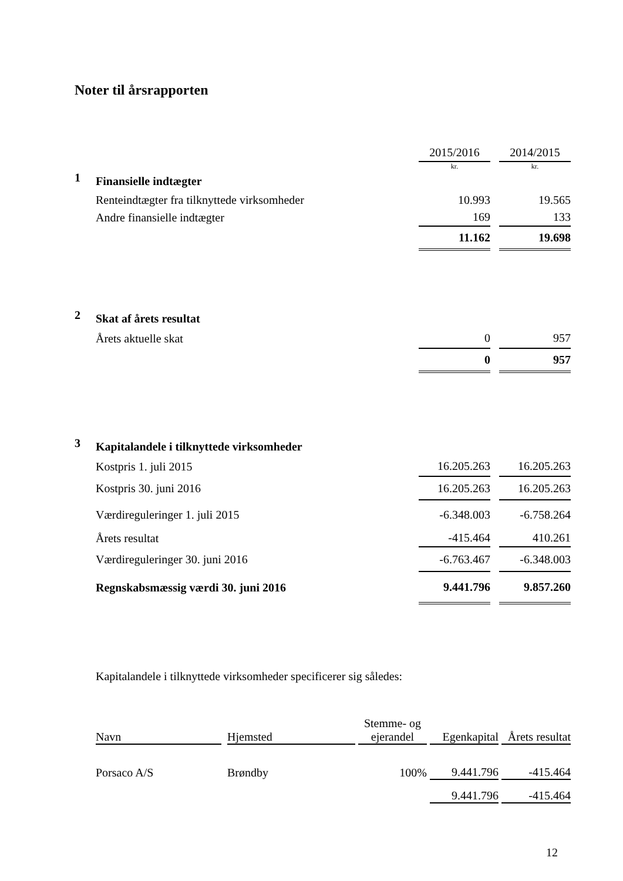Noter til årsrapporten
| | | 2015/2016 | | 2014/2015 |
| | | kr. | | kr. |
| 1 | Finansielle indtægter | | | |
| | Renteindtægter fra tilknyttede virksomheder | 10.993 | | 19.565 |
| | Andre finansielle indtægter | 169 | | 133 |
| | | 11.162 | | 19.698 |
| 2 | Skat af årets resultat | | | |
| | Årets aktuelle skat | 0 | | 957 |
| | | 0 | | 957 |
| 3 | Kapitalandele i tilknyttede virksomheder | | | |
| | Kostpris 1. juli 2015 | 16.205.263 | | 16.205.263 |
| | Kostpris 30. juni 2016 | 16.205.263 | | 16.205.263 |
| | Værdireguleringer 1. juli 2015 | -6.348.003 | | -6.758.264 |
| | Årets resultat | -415.464 | | 410.261 |
| | Værdireguleringer 30. juni 2016 | -6.763.467 | | -6.348.003 |
| | Regnskabsmæssig værdi 30. juni 2016 | 9.441.796 | | 9.857.260 |
| Kapitalandele i tilknyttede virksomheder specificerer sig således: | | | | | | | | |
| Navn | | Hjemsted | | Stemme- og ejerandel | | Egenkapital | | Årets resultat |
| Porsaco A/S | | Brøndby | | 100% | | 9.441.796 | | -415.464 |
| | | | | | | 9.441.796 | | -415.464 |
12